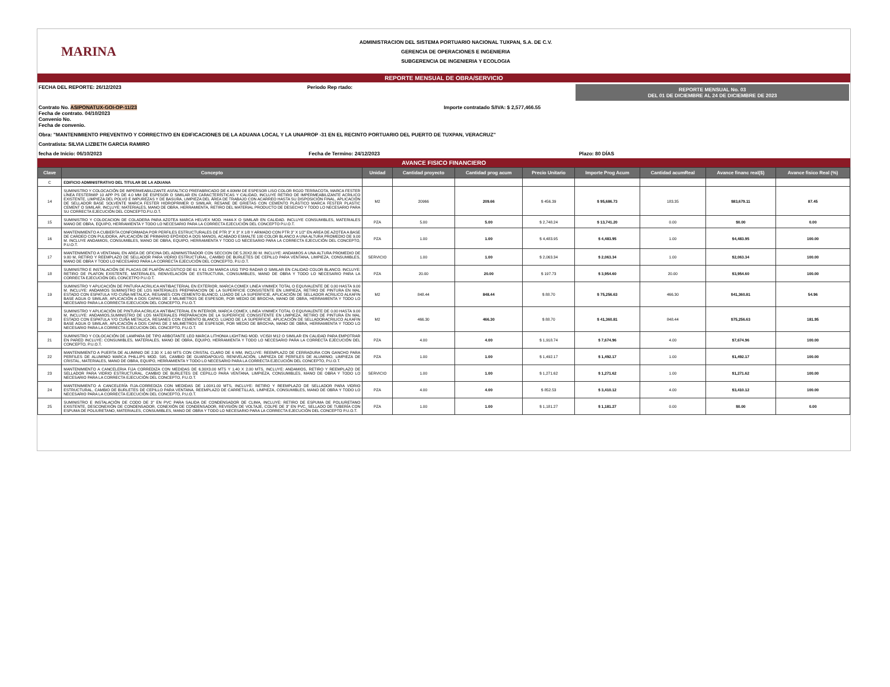MARINA
ADMINISTRACION DEL SISTEMA PORTUARIO NACIONAL TUXPAN, S.A. DE C.V.
GERENCIA DE OPERACIONES E INGENIERIA
SUBGERENCIA DE INGENIERIA Y ECOLOGIA
REPORTE MENSUAL DE OBRA/SERVICIO
FECHA DEL REPORTE: 26/12/2023 Periodo Rep rtado:
REPORTE MENSUAL No. 03
DEL 01 DE DICIEMBRE AL 24 DE DICIEMBRE DE 2023
Contrato No. ASIPONATUX-GOI-OP-11/23
Fecha de contrato. 04/10/2023
Convenio No.
Fecha de convenio.
Importe contratado S/IVA: $ 2,577,466.55
Obra: "MANTENIMIENTO PREVENTIVO Y CORRECTIVO EN EDIFICACIONES DE LA ADUANA LOCAL Y LA UNAPROP -31 EN EL RECINTO PORTUARIO DEL PUERTO DE TUXPAN, VERACRUZ"
Contratista: SILVIA LIZBETH GARCIA RAMIRO
fecha de Inicio: 06/10/2023 Fecha de Termino: 24/12/2023 Plazo: 80 DÍAS
AVANCE FISICO FINANCIERO
| Clave | Concepto | Unidad | Cantidad proyecto | Cantidad prog acum | Precio Unitario | Importe Prog Acum | Cantidad acumReal | Avance financ real($) | Avance fisico Real (%) |
| --- | --- | --- | --- | --- | --- | --- | --- | --- | --- |
| C | EDIFICIO ADMINISTRATIVO DEL TITULAR DE LA ADUANA | | | | | | | | |
| 14 | SUMINISTRO Y COLOCACIÓN DE IMPERMEABILIZANTE ASFALTICO PREFABRICADO DE 4.00MM DE ESPESOR LISO COLOR ROJO TERRACOTA, MARCA FESTER LÍNEA FESTERMIP 10 APP PS DE 4.0 MM DE ESPESOR O SIMILAR EN CARACTERÍSTICAS Y CALIDAD, INCLUYE RETIRO DE IMPERMEABILIZANTE ACRILICO EXISTENTE, LIMPIEZA DEL POLVO E IMPUREZAS Y DE BASURA, LIMPIEZA DEL ÁREA DE TRABAJO CON ACARREO HASTA SU DISPOSICIÓN FINAL, APLICACIÓN DE SELLADOR BASE SOLVENTE MARCA FESTER HIDROPRIMER O SIMILAR, RESANE DE GRIETAS CON CEMENTO PLÁSTICO MARCA FESTER PLASTIC CEMENT O SIMILAR. INCLUYE: MATERIALES, MANO DE OBRA, HERRAMIENTA, RETIRO DEL MATERIAL PRODUCTO DE DESECHO Y TODO LO NECESARIO PARA SU CORRECTA EJECUCIÓN DEL CONCEPTO.P.U.O.T. | M2 | 20966 | 209.66 | $ 456.39 | $ 95,686.73 | 183.35 | $83,679.11 | 87.45 |
| 15 | SUMINISTRO Y COLOCACION DE COLADERA PARA AZOTEA MARCA HELVEX MOD. H444-X O SIMILAR EN CALIDAD. INCLUYE CONSUMIBLES, MATERIALES MANO DE OBRA, EQUIPO, HERRAMIENTA Y TODO LO NECESARIO PARA LA CORRECTA EJECUCIÓN DEL CONCEPTO P.U.O.T. | PZA | 5.00 | 5.00 | $ 2,748.24 | $ 13,741.20 | 0.00 | $0.00 | 0.00 |
| 16 | MANTENIMIENTO A CUBIERTA CONFORMADA POR PERFILES ESTRUCTURALES DE PTR 3" X 3" X 1/8 Y ARMADO CON PTR 3" X 1/2" EN AREA DE AZOTEA A BASE DE CARDEO CON PULIDORA, APLICACIÓN DE PRIMARIO EPÓXIDO A DOS MANOS, ACABADO ESMALTE 100 COLOR BLANCO A UNA ALTURA PROMEDIO DE 9.00 M. INCLUYE ANDAMIOS, CONSUMIBLES, MANO DE OBRA, EQUIPO, HERRAMIENTA Y TODO LO NECESARIO PARA LA CORRECTA EJECUCIÓN DEL CONCEPTO, P.U.O.T. | PZA | 1.00 | 1.00 | $ 4,483.95 | $ 4,483.95 | 1.00 | $4,483.95 | 100.00 |
| 17 | MANTENIMIENTO A VENTANAL EN AREA DE OFICINA DEL ADMINISTRADOR CON SECCION DE 5.20X2.80 M. INCLUYE: ANDAMIOS A UNA ALTURA PROMEDIO DE 9.00 M, RETIRO Y REEMPLAZO DE SELLADOR PARA VIDRIO ESTRUCTURAL, CAMBIO DE BURLETES DE CEPILLO PARA VENTANA, LIMPIEZA, CONSUMIBLES, MANO DE OBRA Y TODO LO NECESARIO PARA LA CORRECTA EJECUCIÓN DEL CONCEPTO, P.U.O.T. | SERVICIO | 1.00 | 1.00 | $ 2,063.34 | $ 2,063.34 | 1.00 | $2,063.34 | 100.00 |
| 18 | SUMINISTRO E INSTALACIÓN DE PLACAS DE PLAFÓN ACÚSTICO DE 61 X 61 CM MARCA USG TIPO RADAR O SIMILAR EN CALIDAD COLOR BLANCO. INCLUYE: RETIRO DE PLAFON EXISTENTE, MATERIALES, RENIVELACIÓN DE ESTRUCTURA, CONSUMIBLES, MANO DE OBRA Y TODO LO NECESARIO PARA LA CORRECTA EJECUCIÓN DEL CONCETPO P.U.O.T. | PZA | 20.00 | 20.00 | $ 197.73 | $ 3,954.60 | 20.00 | $3,954.60 | 100.00 |
| 19 | SUMINISTRO Y APLICACIÓN DE PINTURA ACRILICA ANTIBACTERIAL EN EXTERIOR, MARCA COMEX LINEA VINIMEX TOTAL O EQUIVALENTE DE 0.00 HASTA 9.00 M. INCLUYE: ANDAMIOS SUMINISTRO DE LOS MATERIALES PREPARACION DE LA SUPERFICIE CONSISTENTE EN LIMPIEZA, RETIRO DE PINTURA EN MAL ESTADO CON ESPATULA Y/O CUÑA METALICA, RESANES CON CEMENTO BLANCO, LIJADO DE LA SUPERFICIE, APLICACIÓN DE SELLADOR ACRILICO ALKAFIN BASE AGUA O SIMILAR, APLICACIÓN A DOS CAPAS DE 2 MILIMETROS DE ESPESOR, POR MEDIO DE BROCHA, MANO DE OBRA, HERRAMIENTA Y TODO LO NECESARIO PARA LA CORRECTA EJECUCION DEL CONCEPTO, P.U.O.T. | M2 | 848.44 | 848.44 | $ 88.70 | $ 75,256.63 | 466.30 | $41,360.81 | 54.96 |
| 20 | SUMINISTRO Y APLICACIÓN DE PINTURA ACRILICA ANTIBACTERIAL EN INTERIOR, MARCA COMEX, LINEA VINIMEX TOTAL O EQUIVALENTE DE 0.00 HASTA 9.00 M, INCLUYE: ANDAMIOS,SUMINISTRO DE LOS MATERIALES PREPARACION DE LA SUPERFICIE CONSISTENTE EN LIMPIEZA, RETIRO DE PINTURA EN MAL ESTADO CON ESPATULA Y/O CUÑA METALICA, RESANES CON CEMENTO BLANCO, LIJADO DE LA SUPERFICIE, APLICACIÓN DE SELLADORACRILICO ALKAFIN BASE AGUA O SIMILAR, APLICACIÓN A DOS CAPAS DE 2 MILIMETROS DE ESPESOR, POR MEDIO DE BROCHA, MANO DE OBRA, HERRAMIENTA Y TODO LO NECESARIO PARA LA CORRECTA EJECUCION DEL CONCEPTO, P.U.O.T. | M2 | 466.30 | 466.30 | $ 88.70 | $ 41,360.81 | 848.44 | $75,256.63 | 181.95 |
| 21 | SUMINISTRO Y COLOCACIÓN DE LAMPARA DE TIPO ARBOTANTE LEO MARCA LITHONIA LIGHTING MOD. VCI50I M12 O SIMILAR EN CALIDAD PARA EMPOTRAR EN PARED INCLUYE: CONSUMIBLES, MATERIALES, MANO DE OBRA, EQUIPO, HERRAMIENTA Y TODO LO NECESARIO PARA LA CORRECTA EJECUCIÓN DEL CONCEPTO, P.U.O.T. | PZA | 4.00 | 4.00 | $ 1,918.74 | $ 7,674.96 | 4.00 | $7,674.96 | 100.00 |
| 22 | MANTENIMIENTO A PUERTA DE ALUMINIO DE 2.30 X 1.60 MTS CON CRISTAL CLARO DE 6 MM, INCLUYE: REEMPLAZO DE CERRADURA CON GANCHO PARA PERFILES DE ALUMINIO MARCA PHILLIPS MOD. 595, CAMBIO DE GUARDAPOLVO, RENIVELACIÓN, LIMPIEZA DE PERFILES DE ALUMINIO, LIMPIEZA DE CRISTAL, MATERIALES, MANO DE OBRA, EQUIPO, HERRAMIENTA Y TODO LO NECESARIO PARA LA CORRECTA EJECUCIÓN DEL CONCEPTO, P.U.O.T. | PZA | 1.00 | 1.00 | $ 1,492.17 | $ 1,492.17 | 1.00 | $1,492.17 | 100.00 |
| 23 | MANTENIMIENTO A CANCELERIA FIJA CORREDIZA CON MEDIDAS DE 6.30X3.00 MTS Y 1.40 X 2.00 MTS, INCLUYE: ANDAMIOS, RETIRO Y REEMPLAZO DE SELLADOR PARA VIDRIO ESTRUCTURAL, CAMBIO DE BURLETES DE CEPILLO PARA VENTANA, LIMPIEZA, CONSUMIBLES, MANO DE OBRA Y TODO LO NECESARIO PARA LA CORRECTA EJECUCIÓN DEL CONCEPTO, P.U.O.T. | SERVICIO | 1.00 | 1.00 | $ 1,271.62 | $ 1,271.62 | 1.00 | $1,271.62 | 100.00 |
| 24 | MANTENIMIENTO A CANCELERÍA FIJA-CORREDIZA CON MEDIDAS DE 1.00X1.00 MTS, INCLUYE: RETIRO Y REEMPLAZO DE SELLADOR PARA VIDRIO ESTRUCTURAL, CAMBIO DE BURLETES DE CEPILLO PARA VENTANA, REEMPLAZO DE CARRETILLAS, LIMPIEZA, CONSUMIBLES, MANO DE OBRA Y TODO LO NECESARIO PARA LA CORRECTA EJECUCIÓN DEL CONCEPTO, P.U.O.T. | PZA | 4.00 | 4.00 | $ 852.53 | $ 3,410.12 | 4.00 | $3,410.12 | 100.00 |
| 25 | SUMINISTRO E INSTALACIÓN DE CODO DE 3" EN PVC PARA SALIDA DE CONDENSADOR DE CLIMA, INCLUYE: RETIRO DE ESPUMA DE POLIURETANO EXISTENTE, DESCONEXIÓN DE CONDENSADOR, CONEXIÓN DE CONDENSADOR, REVISIÓN DE VOLTAJE, COLPE DE 3" EN PVC, SELLADO DE TUBERÍA CON ESPUMA DE POLIURETANO, MATERIALES, CONSUMIBLES, MANO DE OBRA Y TODO LO NECESARIO PARA LA CORRECTA EJECUCIÓN DEL CONCEPTO P.U.O.T. | PZA | 1.00 | 1.00 | $ 1,181.27 | $ 1,181.27 | 0.00 | $0.00 | 0.00 |